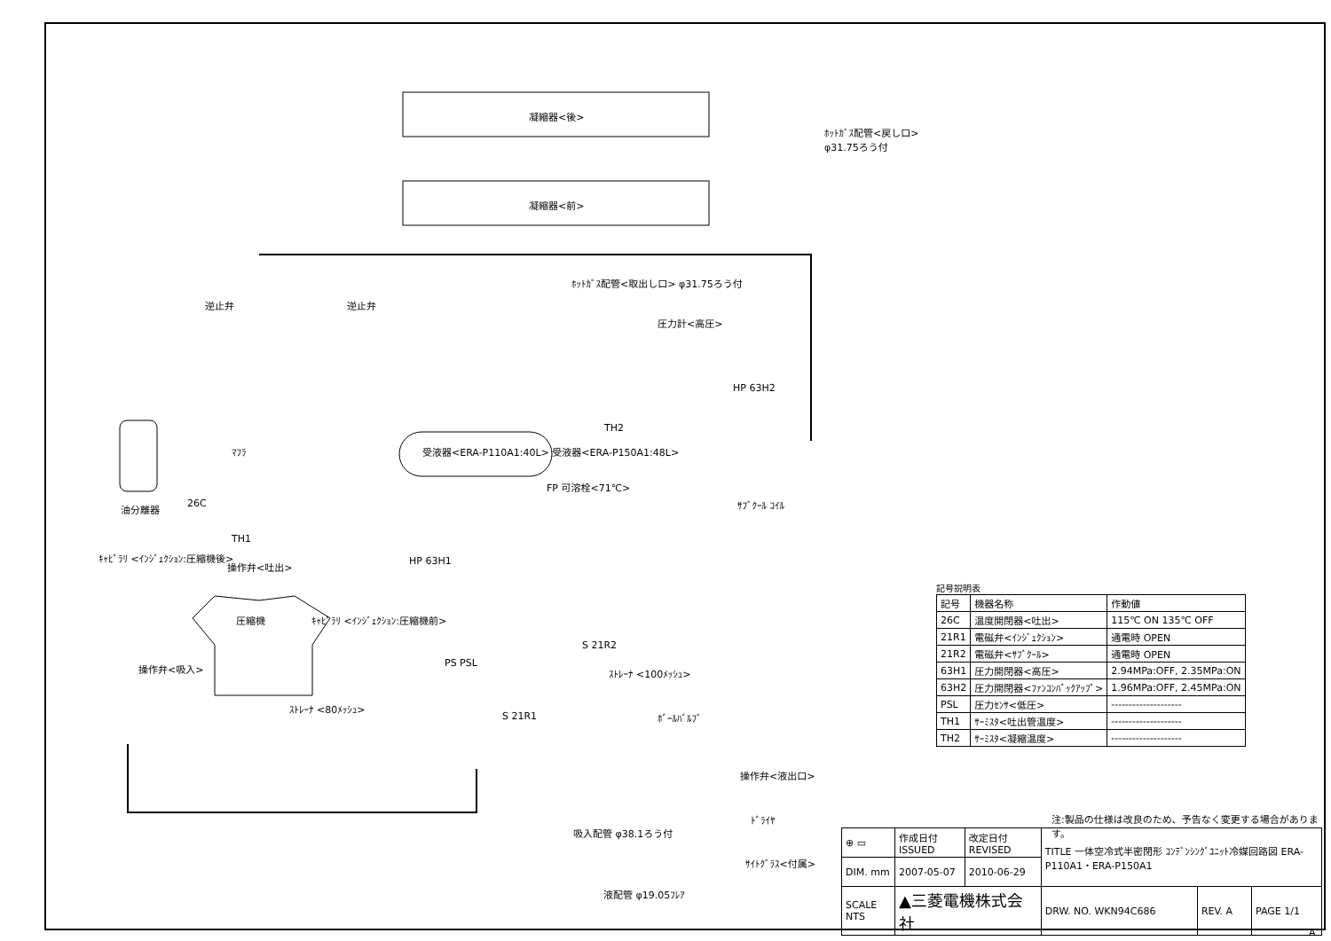凝縮器<後>
凝縮器<前>
ﾎｯﾄｶﾞｽ配管<戻し口> φ31.75ろう付
ﾎｯﾄｶﾞｽ配管<取出し口> φ31.75ろう付
逆止弁 逆止弁
圧力計<高圧>
HP 63H2
TH2
受液器<ERA-P110A1:40L> 受液器<ERA-P150A1:48L>
FP 可溶栓<71℃>
ﾏﾌﾗ
油分離器 26C
TH1
ｻﾌﾞｸｰﾙ ｺｲﾙ
ｷｬﾋﾟﾗﾘ <ｲﾝｼﾞｪｸｼｮﾝ:圧縮機後>
操作弁<吐出> HP 63H1
圧縮機 ｷｬﾋﾟﾗﾘ <ｲﾝｼﾞｪｸｼｮﾝ:圧縮機前>
PS PSL 操作弁<吸入>
ｽﾄﾚｰﾅ <80ﾒｯｼｭ>
S 21R2
S 21R1
ｽﾄﾚｰﾅ <100ﾒｯｼｭ>
ﾎﾞｰﾙﾊﾞﾙﾌﾞ
操作弁<液出口>
ﾄﾞﾗｲﾔ
吸入配管 φ38.1ろう付
記号説明表
| 記号 | 機器名称 | 作動値 |
| --- | --- | --- |
| 26C | 温度開閉器<吐出> | 115℃ ON 135℃ OFF |
| 21R1 | 電磁弁<ｲﾝｼﾞｪｸｼｮﾝ> | 通電時 OPEN |
| 21R2 | 電磁弁<ｻﾌﾞｸｰﾙ> | 通電時 OPEN |
| 63H1 | 圧力開閉器<高圧> | 2.94MPa:OFF, 2.35MPa:ON |
| 63H2 | 圧力開閉器<ﾌｧﾝｺﾝﾊﾞｯｸｱｯﾌﾟ> | 1.96MPa:OFF, 2.45MPa:ON |
| PSL | 圧力ｾﾝｻ<低圧> | -------------------- |
| TH1 | ｻｰﾐｽﾀ<吐出管温度> | -------------------- |
| TH2 | ｻｰﾐｽﾀ<凝縮温度> | -------------------- |
ｻｲﾄｸﾞﾗｽ<付属>
液配管 φ19.05ﾌﾚｱ
注:製品の仕様は改良のため、予告なく変更する場合があります。
| ⊕ ▭ | 作成日付 ISSUED | 改定日付 REVISED | TITLE 一体空冷式半密閉形 ｺﾝﾃﾞﾝｼﾝｸﾞﾕﾆｯﾄ冷媒回路図 ERA-P110A1・ERA-P150A1 | | |
| DIM. mm | 2007-05-07 | 2010-06-29 | | | |
| SCALE NTS | ▲三菱電機株式会社 | | DRW. NO. WKN94C686 | REV. A | PAGE 1/1 |
A